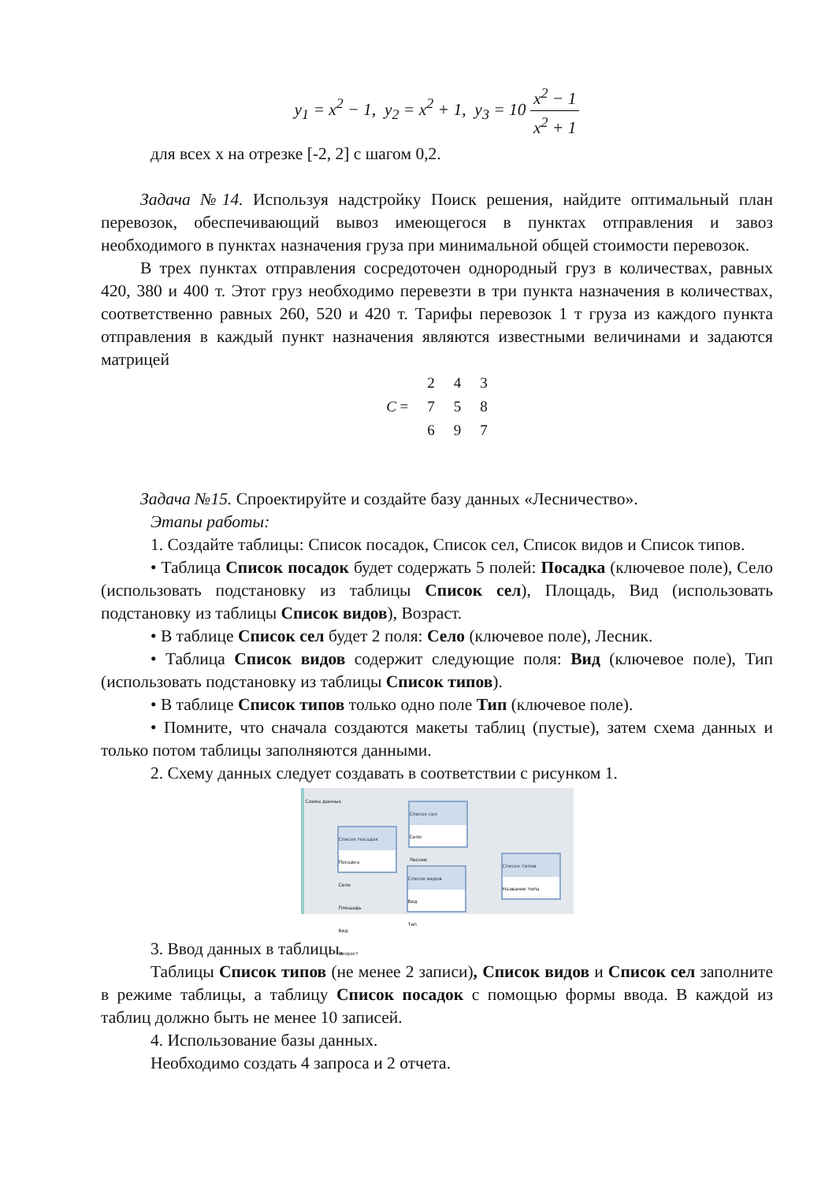y<sub>1</sub> = x<sup>2</sup> − 1, y<sub>2</sub> = x<sup>2</sup> + 1, y<sub>3</sub> = 10 x<sup>2</sup> − 1 x<sup>2</sup> + 1
для всех x на отрезке [-2, 2] с шагом 0,2.
Задача №14. Используя надстройку Поиск решения, найдите оптимальный план перевозок, обеспечивающий вывоз имеющегося в пунктах отправления и завоз необходимого в пунктах назначения груза при минимальной общей стоимости перевозок.
В трех пунктах отправления сосредоточен однородный груз в количествах, равных 420, 380 и 400 т. Этот груз необходимо перевезти в три пункта назначения в количествах, соответственно равных 260, 520 и 420 т. Тарифы перевозок 1 т груза из каждого пункта отправления в каждый пункт назначения являются известными величинами и задаются матрицей
| C = | 2 | 4 | 3 |
| | 7 | 5 | 8 |
| | 6 | 9 | 7 |
Задача №15. Спроектируйте и создайте базу данных «Лесничество».
Этапы работы:
1. Создайте таблицы: Список посадок, Список сел, Список видов и Список типов.
• Таблица Список посадок будет содержать 5 полей: Посадка (ключевое поле), Село (использовать подстановку из таблицы Список сел), Площадь, Вид (использовать подстановку из таблицы Список видов), Возраст.
• В таблице Список сел будет 2 поля: Село (ключевое поле), Лесник.
• Таблица Список видов содержит следующие поля: Вид (ключевое поле), Тип (использовать подстановку из таблицы Список типов).
• В таблице Список типов только одно поле Тип (ключевое поле).
• Помните, что сначала создаются макеты таблиц (пустые), затем схема данных и только потом таблицы заполняются данными.
2. Схему данных следует создавать в соответствии с рисунком 1.
Схема данных
Список сел
Село
Лесник
Список посадок
Посадка
Село
Площадь
Вид
Возраст
Список видов
Вид
Тип
Список типов
Название типа
3. Ввод данных в таблицы.
Таблицы Список типов (не менее 2 записи), Список видов и Список сел заполните в режиме таблицы, а таблицу Список посадок с помощью формы ввода. В каждой из таблиц должно быть не менее 10 записей.
4. Использование базы данных.
Необходимо создать 4 запроса и 2 отчета.